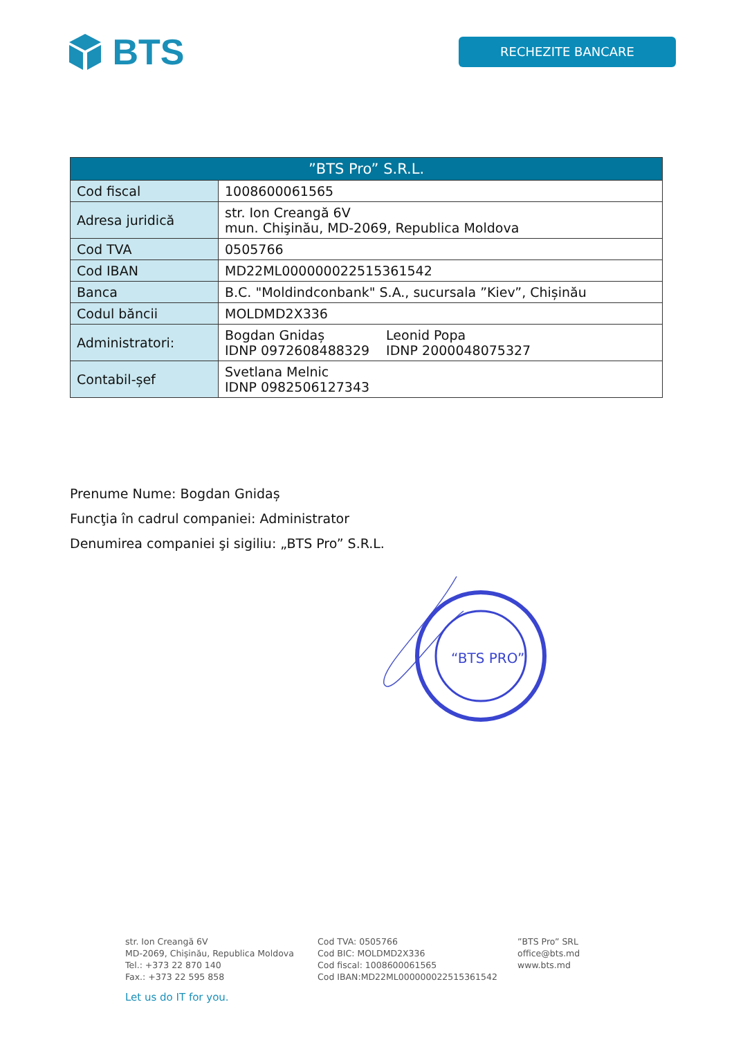BTS
RECHEZITE BANCARE
| ”BTS Pro” S.R.L. | |
| --- | --- |
| Cod fiscal | 1008600061565 |
| Adresa juridică | str. Ion Creangă 6V mun. Chişinău, MD-2069, Republica Moldova |
| Cod TVA | 0505766 |
| Cod IBAN | MD22ML000000022515361542 |
| Banca | B.C. "Moldindconbank" S.A., sucursala ”Kiev”, Chișinău |
| Codul băncii | MOLDMD2X336 |
| Administratori: | Bogdan Gnidaș IDNP 0972608488329 Leonid Popa IDNP 2000048075327 |
| Contabil-șef | Svetlana Melnic IDNP 0982506127343 |
Prenume Nume: Bogdan Gnidaș
Funcţia în cadrul companiei: Administrator
Denumirea companiei şi sigiliu: „BTS Pro” S.R.L.
“BTS PRO”
str. Ion Creangă 6V
MD-2069, Chișinău, Republica Moldova
Tel.: +373 22 870 140
Fax.: +373 22 595 858
Cod TVA: 0505766
Cod BIC: MOLDMD2X336
Cod fiscal: 1008600061565
Cod IBAN:MD22ML000000022515361542
”BTS Pro” SRL
office@bts.md
www.bts.md
Let us do IT for you.